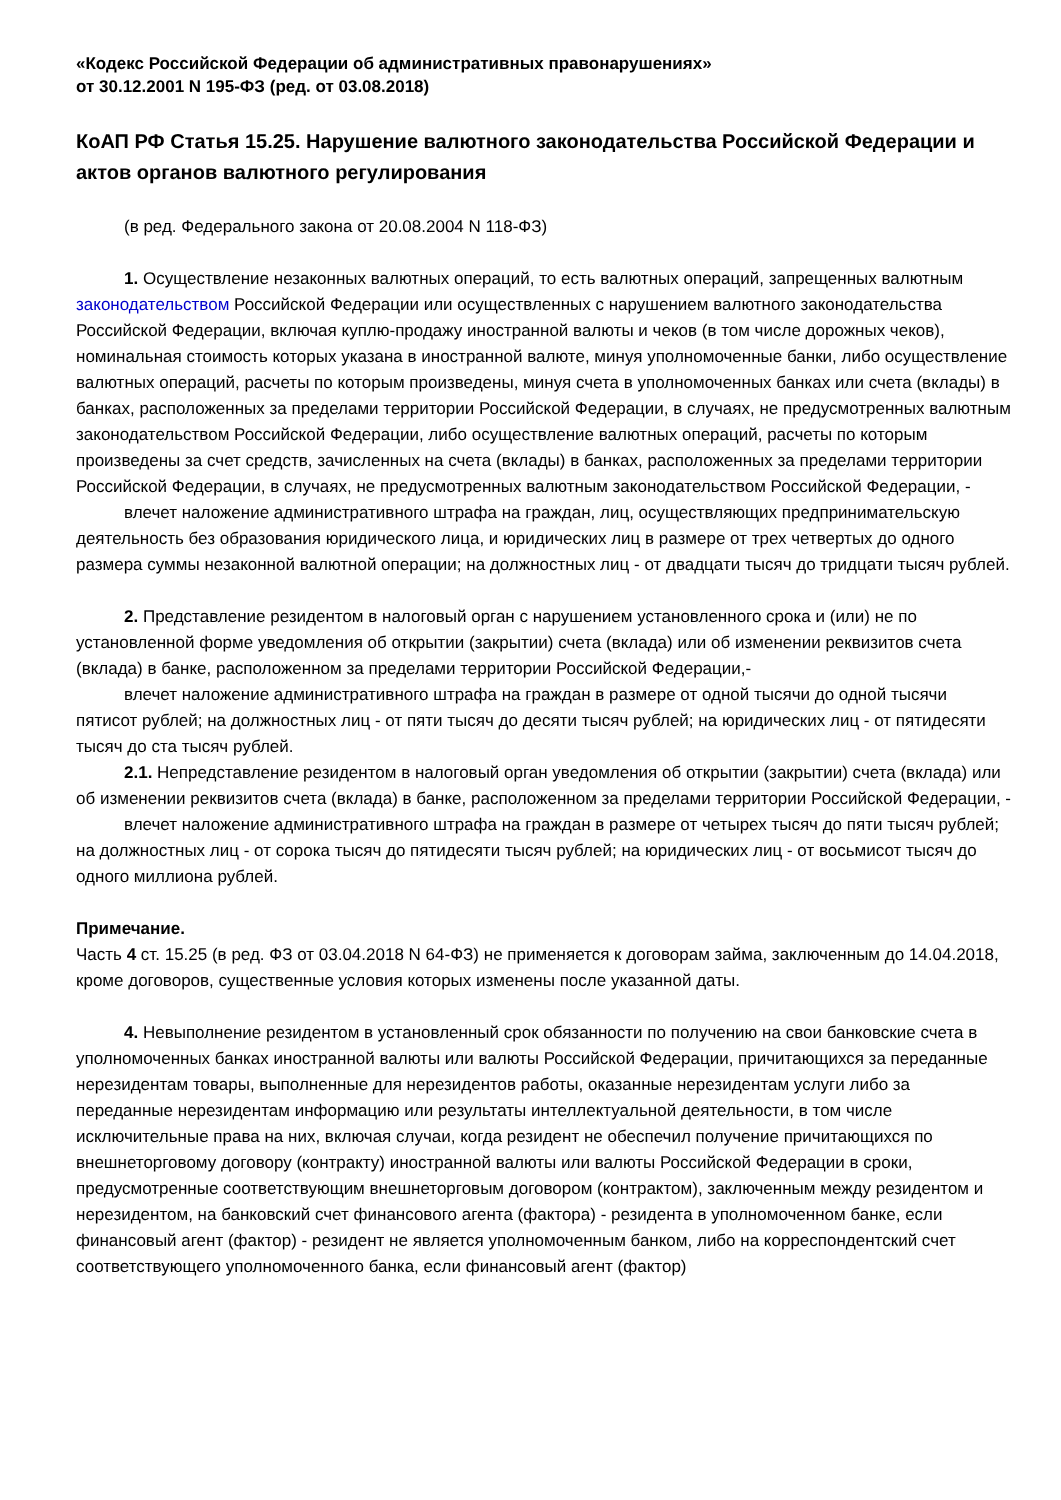«Кодекс Российской Федерации об административных правонарушениях»
от 30.12.2001 N 195-ФЗ (ред. от 03.08.2018)
КоАП РФ Статья 15.25. Нарушение валютного законодательства Российской Федерации и актов органов валютного регулирования
(в ред. Федерального закона от 20.08.2004 N 118-ФЗ)
1. Осуществление незаконных валютных операций, то есть валютных операций, запрещенных валютным законодательством Российской Федерации или осуществленных с нарушением валютного законодательства Российской Федерации, включая куплю-продажу иностранной валюты и чеков (в том числе дорожных чеков), номинальная стоимость которых указана в иностранной валюте, минуя уполномоченные банки, либо осуществление валютных операций, расчеты по которым произведены, минуя счета в уполномоченных банках или счета (вклады) в банках, расположенных за пределами территории Российской Федерации, в случаях, не предусмотренных валютным законодательством Российской Федерации, либо осуществление валютных операций, расчеты по которым произведены за счет средств, зачисленных на счета (вклады) в банках, расположенных за пределами территории Российской Федерации, в случаях, не предусмотренных валютным законодательством Российской Федерации, -
влечет наложение административного штрафа на граждан, лиц, осуществляющих предпринимательскую деятельность без образования юридического лица, и юридических лиц в размере от трех четвертых до одного размера суммы незаконной валютной операции; на должностных лиц - от двадцати тысяч до тридцати тысяч рублей.
2. Представление резидентом в налоговый орган с нарушением установленного срока и (или) не по установленной форме уведомления об открытии (закрытии) счета (вклада) или об изменении реквизитов счета (вклада) в банке, расположенном за пределами территории Российской Федерации,-
влечет наложение административного штрафа на граждан в размере от одной тысячи до одной тысячи пятисот рублей; на должностных лиц - от пяти тысяч до десяти тысяч рублей; на юридических лиц - от пятидесяти тысяч до ста тысяч рублей.
2.1. Непредставление резидентом в налоговый орган уведомления об открытии (закрытии) счета (вклада) или об изменении реквизитов счета (вклада) в банке, расположенном за пределами территории Российской Федерации, -
влечет наложение административного штрафа на граждан в размере от четырех тысяч до пяти тысяч рублей; на должностных лиц - от сорока тысяч до пятидесяти тысяч рублей; на юридических лиц - от восьмисот тысяч до одного миллиона рублей.
Примечание.
Часть 4 ст. 15.25 (в ред. ФЗ от 03.04.2018 N 64-ФЗ) не применяется к договорам займа, заключенным до 14.04.2018, кроме договоров, существенные условия которых изменены после указанной даты.
4. Невыполнение резидентом в установленный срок обязанности по получению на свои банковские счета в уполномоченных банках иностранной валюты или валюты Российской Федерации, причитающихся за переданные нерезидентам товары, выполненные для нерезидентов работы, оказанные нерезидентам услуги либо за переданные нерезидентам информацию или результаты интеллектуальной деятельности, в том числе исключительные права на них, включая случаи, когда резидент не обеспечил получение причитающихся по внешнеторговому договору (контракту) иностранной валюты или валюты Российской Федерации в сроки, предусмотренные соответствующим внешнеторговым договором (контрактом), заключенным между резидентом и нерезидентом, на банковский счет финансового агента (фактора) - резидента в уполномоченном банке, если финансовый агент (фактор) - резидент не является уполномоченным банком, либо на корреспондентский счет соответствующего уполномоченного банка, если финансовый агент (фактор)